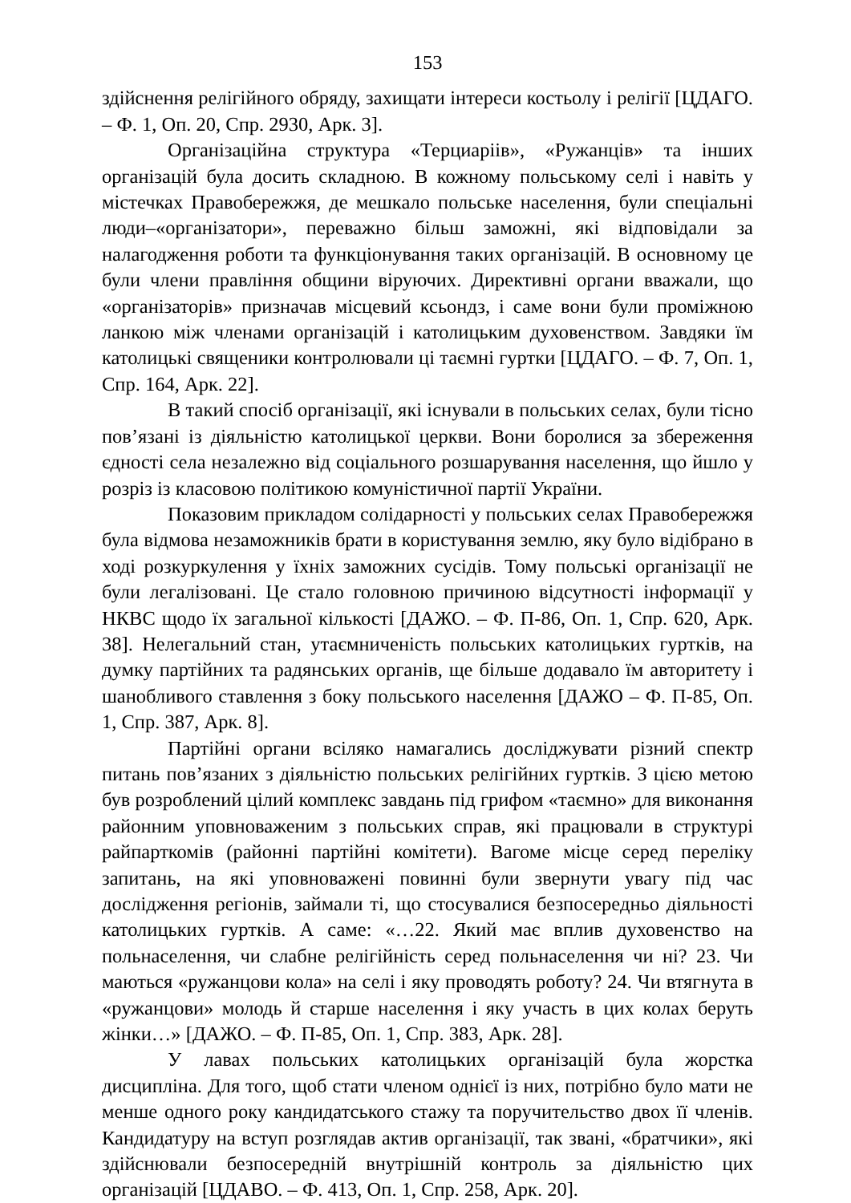153
здійснення релігійного обряду, захищати інтереси костьолу і релігії [ЦДАГО. – Ф. 1, Оп. 20, Спр. 2930, Арк. 3].
Організаційна структура «Терциаріів», «Ружанців» та інших організацій була досить складною. В кожному польському селі і навіть у містечках Правобережжя, де мешкало польське населення, були спеціальні люди–«організатори», переважно більш заможні, які відповідали за налагодження роботи та функціонування таких організацій. В основному це були члени правління общини віруючих. Директивні органи вважали, що «організаторів» призначав місцевий ксьондз, і саме вони були проміжною ланкою між членами організацій і католицьким духовенством. Завдяки їм католицькі священики контролювали ці таємні гуртки [ЦДАГО. – Ф. 7, Оп. 1, Спр. 164, Арк. 22].
В такий спосіб організації, які існували в польських селах, були тісно пов’язані із діяльністю католицької церкви. Вони боролися за збереження єдності села незалежно від соціального розшарування населення, що йшло у розріз із класовою політикою комуністичної партії України.
Показовим прикладом солідарності у польських селах Правобережжя була відмова незаможників брати в користування землю, яку було відібрано в ході розкуркулення у їхніх заможних сусідів. Тому польські організації не були легалізовані. Це стало головною причиною відсутності інформації у НКВС щодо їх загальної кількості [ДАЖО. – Ф. П-86, Оп. 1, Спр. 620, Арк. 38]. Нелегальний стан, утаємниченість польських католицьких гуртків, на думку партійних та радянських органів, ще більше додавало їм авторитету і шанобливого ставлення з боку польського населення [ДАЖО – Ф. П-85, Оп. 1, Спр. 387, Арк. 8].
Партійні органи всіляко намагались досліджувати різний спектр питань пов’язаних з діяльністю польських релігійних гуртків. З цією метою був розроблений цілий комплекс завдань під грифом «таємно» для виконання районним уповноваженим з польських справ, які працювали в структурі райпарткомів (районні партійні комітети). Вагоме місце серед переліку запитань, на які уповноважені повинні були звернути увагу під час дослідження регіонів, займали ті, що стосувалися безпосередньо діяльності католицьких гуртків. А саме: «…22. Який має вплив духовенство на польнаселення, чи слабне релігійність серед польнаселення чи ні? 23. Чи маються «ружанцови кола» на селі і яку проводять роботу? 24. Чи втягнута в «ружанцови» молодь й старше населення і яку участь в цих колах беруть жінки…» [ДАЖО. – Ф. П-85, Оп. 1, Спр. 383, Арк. 28].
У лавах польських католицьких організацій була жорстка дисципліна. Для того, щоб стати членом однієї із них, потрібно було мати не менше одного року кандидатського стажу та поручительство двох її членів. Кандидатуру на вступ розглядав актив організації, так звані, «братчики», які здійснювали безпосередній внутрішній контроль за діяльністю цих організацій [ЦДАВО. – Ф. 413, Оп. 1, Спр. 258, Арк. 20].